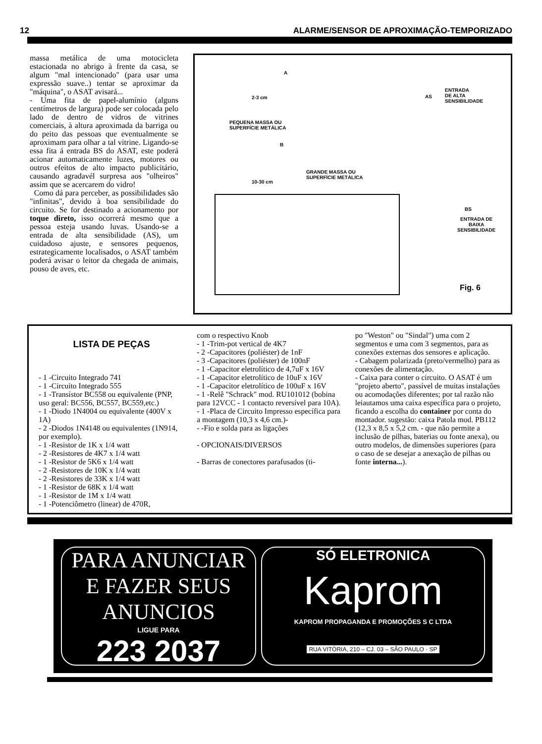12 ALARME/SENSOR DE APROXIMAÇÃO-TEMPORIZADO
massa metálica de uma motocicleta estacionada no abrigo à frente da casa, se algum "mal intencionado" (para usar uma expressão suave..) tentar se aproximar da "máquina", o ASAT avisará...
- Uma fita de papel-alumínio (alguns centímetros de largura) pode ser colocada pelo lado de dentro de vidros de vitrines comerciais, à altura aproximada da barriga ou do peito das pessoas que eventualmente se aproximam para olhar a tal vitrine. Ligando-se essa fita á entrada BS do ASAT, este poderá acionar automaticamente luzes, motores ou outros efeitos de alto impacto publicitário, causando agradavél surpresa aos "olheiros" assim que se acercarem do vidro!
Como dá para perceber, as possibilidades são "infinitas", devido à boa sensibilidade do circuito. Se for destinado a acionamento por toque direto, isso ocorrerá mesmo que a pessoa esteja usando luvas. Usando-se a entrada de alta sensibilidade (AS), um cuidadoso ajuste, e sensores pequenos, estrategicamente localisados, o ASAT também poderá avisar o leitor da chegada de animais, pouso de aves, etc.
A
2-3 cm
PEQUENA MASSA OU
SUPERFÍCIE METÁLICA
AS
ENTRADA
DE ALTA
SENSIBILIDADE
B
10-30 cm
GRANDE MASSA OU
SUPERFÍCIE METÁLICA
BS
ENTRADA DE
BAIXA
SENSIBILIDADE
Fig. 6
LISTA DE PEÇAS
- 1 -Circuito Integrado 741
- 1 -Circuito Integrado 555
- 1 -Transístor BC558 ou equivalente (PNP, uso geral: BC556, BC557, BC559,etc.)
- 1 -Diodo 1N4004 ou equivalente (400V x 1A)
- 2 -Diodos 1N4148 ou equivalentes (1N914, por exemplo).
- 1 -Resistor de 1K x 1/4 watt
- 2 -Resistores de 4K7 x 1/4 watt
- 1 -Resistor de 5K6 x 1/4 watt
- 2 -Resistores de 10K x 1/4 watt
- 2 -Resistores de 33K x 1/4 watt
- 1 -Resistor de 68K x 1/4 watt
- 1 -Resistor de 1M x 1/4 watt
- 1 -Potenciômetro (linear) de 470R,
com o respectivo Knob
- 1 -Trim-pot vertical de 4K7
- 2 -Capacitores (poliéster) de 1nF
- 3 -Capacitores (poliéster) de 100nF
- 1 -Capacitor eletrolítico de 4,7uF x 16V
- 1 -Capacitor eletrolítico de 10uF x 16V
- 1 -Capacitor eletrolítico de 100uF x 16V
- 1 -Relê "Schrack" mod. RU101012 (bobina para 12VCC - 1 contacto reversível para 10A).
- 1 -Placa de Circuito Impresso específica para a montagem (10,3 x 4,6 cm.)-
- -Fio e solda para as ligações
- OPCIONAIS/DIVERSOS
- Barras de conectores parafusados (ti-
po "Weston" ou "Sindal") uma com 2 segmentos e uma com 3 segmentos, para as conexões externas dos sensores e aplicação.
- Cabagem polarizada (preto/vermelho) para as conexões de alimentação.
- Caixa para conter o circuito. O ASAT é um "projeto aberto", passível de muitas instalações ou acomodações diferentes; por tal razão não leiautamos uma caixa específica para o projeto, ficando a escolha do container por conta do montador. sugestão: caixa Patola mod. PB112 (12,3 x 8,5 x 5,2 cm. - que não permite a inclusão de pilhas, baterias ou fonte anexa), ou outro modelos, de dimensões superiores (para o caso de se desejar a anexação de pilhas ou fonte interna...).
PARA ANUNCIAR
E FAZER SEUS
ANUNCIOS
LIGUE PARA
223 2037
SÓ ELETRONICA
Kaprom
KAPROM PROPAGANDA E PROMOÇÕES S C LTDA
RUA VITÓRIA, 210 – CJ. 03 – SÃO PAULO · SP